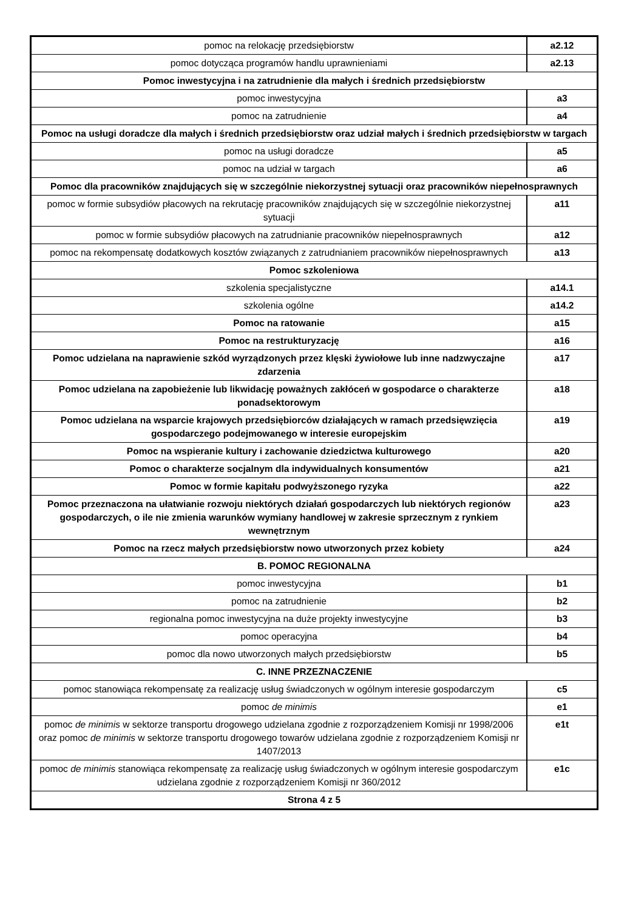| pomoc na relokację przedsiębiorstw | a2.12 |
| pomoc dotycząca programów handlu uprawnieniami | a2.13 |
| Pomoc inwestycyjna i na zatrudnienie dla małych i średnich przedsiębiorstw | |
| pomoc inwestycyjna | a3 |
| pomoc na zatrudnienie | a4 |
| Pomoc na usługi doradcze dla małych i średnich przedsiębiorstw oraz udział małych i średnich przedsiębiorstw w targach | |
| pomoc na usługi doradcze | a5 |
| pomoc na udział w targach | a6 |
| Pomoc dla pracowników znajdujących się w szczególnie niekorzystnej sytuacji oraz pracowników niepełnosprawnych | |
| pomoc w formie subsydiów płacowych na rekrutację pracowników znajdujących się w szczególnie niekorzystnej sytuacji | a11 |
| pomoc w formie subsydiów płacowych na zatrudnianie pracowników niepełnosprawnych | a12 |
| pomoc na rekompensatę dodatkowych kosztów związanych z zatrudnianiem pracowników niepełnosprawnych | a13 |
| Pomoc szkoleniowa | |
| szkolenia specjalistyczne | a14.1 |
| szkolenia ogólne | a14.2 |
| Pomoc na ratowanie | a15 |
| Pomoc na restrukturyzację | a16 |
| Pomoc udzielana na naprawienie szkód wyrządzonych przez klęski żywiołowe lub inne nadzwyczajne zdarzenia | a17 |
| Pomoc udzielana na zapobieżenie lub likwidację poważnych zakłóceń w gospodarce o charakterze ponadsektorowym | a18 |
| Pomoc udzielana na wsparcie krajowych przedsiębiorców działających w ramach przedsięwzięcia gospodarczego podejmowanego w interesie europejskim | a19 |
| Pomoc na wspieranie kultury i zachowanie dziedzictwa kulturowego | a20 |
| Pomoc o charakterze socjalnym dla indywidualnych konsumentów | a21 |
| Pomoc w formie kapitału podwyższonego ryzyka | a22 |
| Pomoc przeznaczona na ułatwianie rozwoju niektórych działań gospodarczych lub niektórych regionów gospodarczych, o ile nie zmienia warunków wymiany handlowej w zakresie sprzecznym z rynkiem wewnętrznym | a23 |
| Pomoc na rzecz małych przedsiębiorstw nowo utworzonych przez kobiety | a24 |
| B. POMOC REGIONALNA | |
| pomoc inwestycyjna | b1 |
| pomoc na zatrudnienie | b2 |
| regionalna pomoc inwestycyjna na duże projekty inwestycyjne | b3 |
| pomoc operacyjna | b4 |
| pomoc dla nowo utworzonych małych przedsiębiorstw | b5 |
| C. INNE PRZEZNACZENIE | |
| pomoc stanowiąca rekompensatę za realizację usług świadczonych w ogólnym interesie gospodarczym | c5 |
| pomoc de minimis | e1 |
| pomoc de minimis w sektorze transportu drogowego udzielana zgodnie z rozporządzeniem Komisji nr 1998/2006 oraz pomoc de minimis w sektorze transportu drogowego towarów udzielana zgodnie z rozporządzeniem Komisji nr 1407/2013 | e1t |
| pomoc de minimis stanowiąca rekompensatę za realizację usług świadczonych w ogólnym interesie gospodarczym udzielana zgodnie z rozporządzeniem Komisji nr 360/2012 | e1c |
| Strona 4 z 5 | |